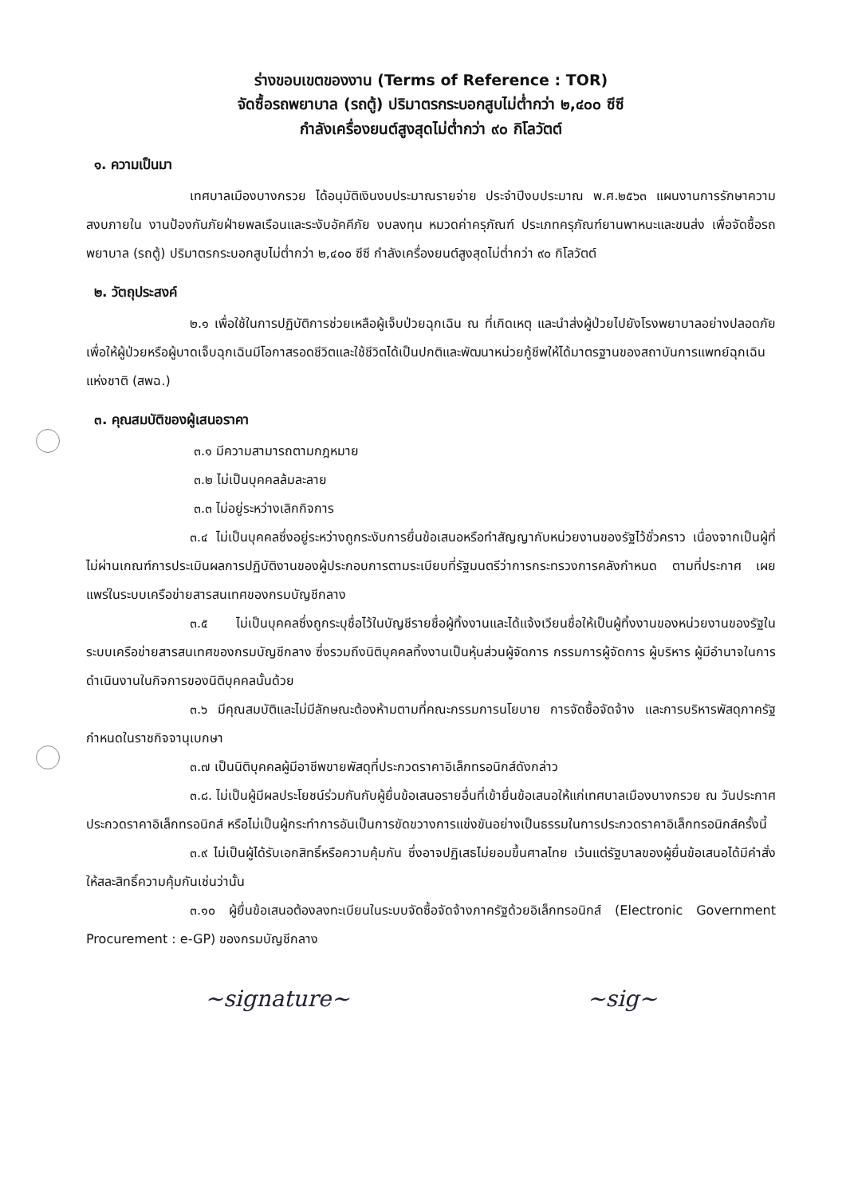ร่างขอบเขตของงาน (Terms of Reference : TOR)
จัดซื้อรถพยาบาล (รถตู้) ปริมาตรกระบอกสูบไม่ต่ำกว่า ๒,๔๐๐ ซีซี
กำลังเครื่องยนต์สูงสุดไม่ต่ำกว่า ๙๐ กิโลวัตต์
๑. ความเป็นมา
เทศบาลเมืองบางกรวย ได้อนุมัติเงินงบประมาณรายจ่าย ประจำปีงบประมาณ พ.ศ.๒๕๖๓ แผนงานการรักษาความสงบภายใน งานป้องกันภัยฝ่ายพลเรือนและระงับอัคคีภัย งบลงทุน หมวดค่าครุภัณฑ์ ประเภทครุภัณฑ์ยานพาหนะและขนส่ง เพื่อจัดซื้อรถพยาบาล (รถตู้) ปริมาตรกระบอกสูบไม่ต่ำกว่า ๒,๔๐๐ ซีซี กำลังเครื่องยนต์สูงสุดไม่ต่ำกว่า ๙๐ กิโลวัตต์
๒. วัตถุประสงค์
๒.๑ เพื่อใช้ในการปฏิบัติการช่วยเหลือผู้เจ็บป่วยฉุกเฉิน ณ ที่เกิดเหตุ และนำส่งผู้ป่วยไปยังโรงพยาบาลอย่างปลอดภัย เพื่อให้ผู้ป่วยหรือผู้บาดเจ็บฉุกเฉินมีโอกาสรอดชีวิตและใช้ชีวิตได้เป็นปกติและพัฒนาหน่วยกู้ชีพให้ได้มาตรฐานของสถาบันการแพทย์ฉุกเฉินแห่งชาติ (สพฉ.)
๓. คุณสมบัติของผู้เสนอราคา
๓.๑ มีความสามารถตามกฎหมาย
๓.๒ ไม่เป็นบุคคลล้มละลาย
๓.๓ ไม่อยู่ระหว่างเลิกกิจการ
๓.๔ ไม่เป็นบุคคลซึ่งอยู่ระหว่างถูกระงับการยื่นข้อเสนอหรือทำสัญญากับหน่วยงานของรัฐไว้ชั่วคราว เนื่องจากเป็นผู้ที่ไม่ผ่านเกณฑ์การประเมินผลการปฏิบัติงานของผู้ประกอบการตามระเบียบที่รัฐมนตรีว่าการกระทรวงการคลังกำหนด ตามที่ประกาศ เผยแพร่ในระบบเครือข่ายสารสนเทศของกรมบัญชีกลาง
๓.๕ ไม่เป็นบุคคลซึ่งถูกระบุชื่อไว้ในบัญชีรายชื่อผู้ทิ้งงานและได้แจ้งเวียนชื่อให้เป็นผู้ทิ้งงานของหน่วยงานของรัฐในระบบเครือข่ายสารสนเทศของกรมบัญชีกลาง ซึ่งรวมถึงนิติบุคคลทิ้งงานเป็นหุ้นส่วนผู้จัดการ กรรมการผู้จัดการ ผู้บริหาร ผู้มีอำนาจในการดำเนินงานในกิจการของนิติบุคคลนั้นด้วย
๓.๖ มีคุณสมบัติและไม่มีลักษณะต้องห้ามตามที่คณะกรรมการนโยบาย การจัดซื้อจัดจ้าง และการบริหารพัสดุภาครัฐกำหนดในราชกิจจานุเบกษา
๓.๗ เป็นนิติบุคคลผู้มีอาชีพขายพัสดุที่ประกวดราคาอิเล็กทรอนิกส์ดังกล่าว
๓.๘. ไม่เป็นผู้มีผลประโยชน์ร่วมกันกับผู้ยื่นข้อเสนอรายอื่นที่เข้ายื่นข้อเสนอให้แก่เทศบาลเมืองบางกรวย ณ วันประกาศประกวดราคาอิเล็กทรอนิกส์ หรือไม่เป็นผู้กระทำการอันเป็นการขัดขวางการแข่งขันอย่างเป็นธรรมในการประกวดราคาอิเล็กทรอนิกส์ครั้งนี้
๓.๙ ไม่เป็นผู้ได้รับเอกสิทธิ์หรือความคุ้มกัน ซึ่งอาจปฏิเสธไม่ยอมขึ้นศาลไทย เว้นแต่รัฐบาลของผู้ยื่นข้อเสนอได้มีคำสั่งให้สละสิทธิ์ความคุ้มกันเช่นว่านั้น
๓.๑๐ ผู้ยื่นข้อเสนอต้องลงทะเบียนในระบบจัดซื้อจัดจ้างภาครัฐด้วยอิเล็กทรอนิกส์ (Electronic Government Procurement : e-GP) ของกรมบัญชีกลาง
~signature~ ~sig~